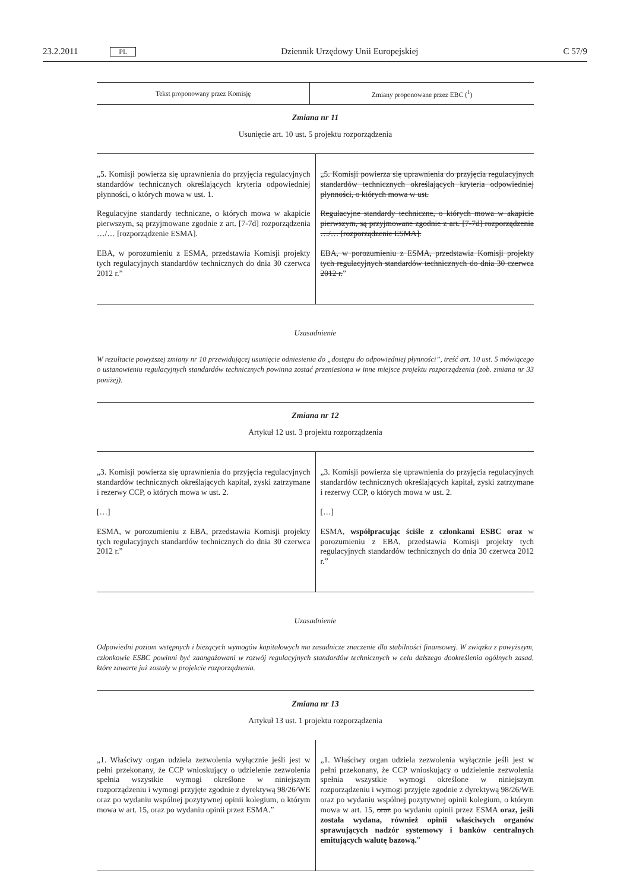23.2.2011 PL Dziennik Urzędowy Unii Europejskiej C 57/9
| Tekst proponowany przez Komisję | Zmiany proponowane przez EBC (<sup>1</sup>) |
| --- | --- |
Zmiana nr 11
Usunięcie art. 10 ust. 5 projektu rozporządzenia
| „5. Komisji powierza się uprawnienia do przyjęcia regulacyjnych standardów technicznych określających kryteria odpowiedniej płynności, o których mowa w ust. 1. Regulacyjne standardy techniczne, o których mowa w akapicie pierwszym, są przyjmowane zgodnie z art. [7-7d] rozporządzenia …/… [rozporządzenie ESMA]. EBA, w porozumieniu z ESMA, przedstawia Komisji projekty tych regulacyjnych standardów technicznych do dnia 30 czerwca 2012 r.” | „5. Komisji powierza się uprawnienia do przyjęcia regulacyjnych standardów technicznych określających kryteria odpowiedniej płynności, o których mowa w ust. Regulacyjne standardy techniczne, o których mowa w akapicie pierwszym, są przyjmowane zgodnie z art. [7-7d] rozporządzenia …/… [rozporządzenie ESMA]. EBA, w porozumieniu z ESMA, przedstawia Komisji projekty tych regulacyjnych standardów technicznych do dnia 30 czerwca 2012 r. ” |
Uzasadnienie
W rezultacie powyższej zmiany nr 10 przewidującej usunięcie odniesienia do „dostępu do odpowiedniej płynności”, treść art. 10 ust. 5 mówiącego o ustanowieniu regulacyjnych standardów technicznych powinna zostać przeniesiona w inne miejsce projektu rozporządzenia (zob. zmiana nr 33 poniżej).
Zmiana nr 12
Artykuł 12 ust. 3 projektu rozporządzenia
| „3. Komisji powierza się uprawnienia do przyjęcia regulacyjnych standardów technicznych określających kapitał, zyski zatrzymane i rezerwy CCP, o których mowa w ust. 2. […] ESMA, w porozumieniu z EBA, przedstawia Komisji projekty tych regulacyjnych standardów technicznych do dnia 30 czerwca 2012 r.” | „3. Komisji powierza się uprawnienia do przyjęcia regulacyjnych standardów technicznych określających kapitał, zyski zatrzymane i rezerwy CCP, o których mowa w ust. 2. […] ESMA, współpracując ściśle z członkami ESBC oraz w porozumieniu z EBA, przedstawia Komisji projekty tych regulacyjnych standardów technicznych do dnia 30 czerwca 2012 r.” |
Uzasadnienie
Odpowiedni poziom wstępnych i bieżących wymogów kapitałowych ma zasadnicze znaczenie dla stabilności finansowej. W związku z powyższym, członkowie ESBC powinni być zaangażowani w rozwój regulacyjnych standardów technicznych w celu dalszego dookreślenia ogólnych zasad, które zawarte już zostały w projekcie rozporządzenia.
Zmiana nr 13
Artykuł 13 ust. 1 projektu rozporządzenia
| „1. Właściwy organ udziela zezwolenia wyłącznie jeśli jest w pełni przekonany, że CCP wnioskujący o udzielenie zezwolenia spełnia wszystkie wymogi określone w niniejszym rozporządzeniu i wymogi przyjęte zgodnie z dyrektywą 98/26/WE oraz po wydaniu wspólnej pozytywnej opinii kolegium, o którym mowa w art. 15, oraz po wydaniu opinii przez ESMA.” | „1. Właściwy organ udziela zezwolenia wyłącznie jeśli jest w pełni przekonany, że CCP wnioskujący o udzielenie zezwolenia spełnia wszystkie wymogi określone w niniejszym rozporządzeniu i wymogi przyjęte zgodnie z dyrektywą 98/26/WE oraz po wydaniu wspólnej pozytywnej opinii kolegium, o którym mowa w art. 15, oraz po wydaniu opinii przez ESMA oraz, jeśli została wydana, również opinii właściwych organów sprawujących nadzór systemowy i banków centralnych emitujących walutę bazową. ” |